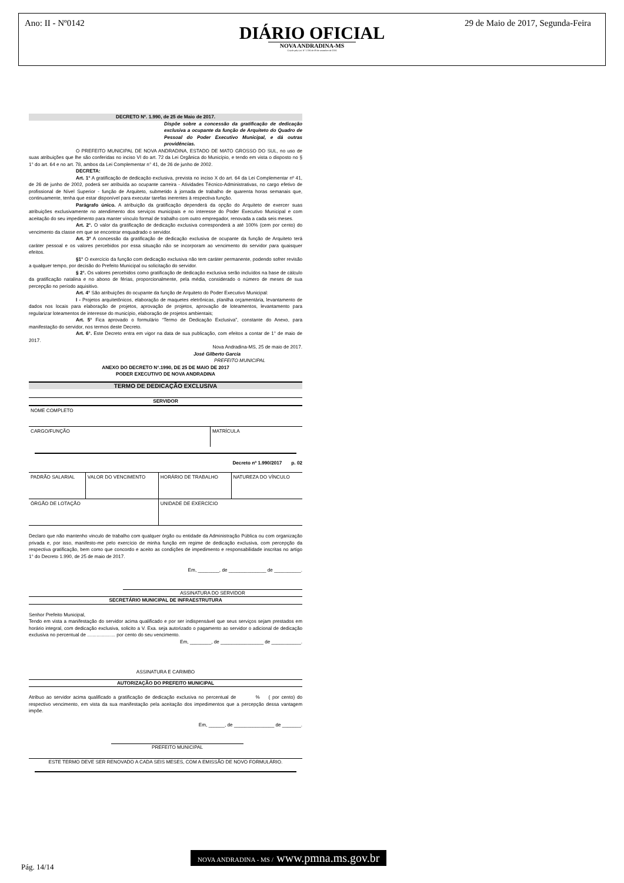Ano: II - Nº0142
29 de Maio de 2017, Segunda-Feira
DIÁRIO OFICIAL
NOVA ANDRADINA-MS
Criado pela Lei Nº 1.336 de 09 de setembro de 2016
DECRETO Nº. 1.990, de 25 de Maio de 2017.
Dispõe sobre a concessão da gratificação de dedicação exclusiva a ocupante da função de Arquiteto do Quadro de Pessoal do Poder Executivo Municipal, e dá outras providências.
O PREFEITO MUNICIPAL DE NOVA ANDRADINA, ESTADO DE MATO GROSSO DO SUL, no uso de suas atribuições que lhe são conferidas no inciso VI do art. 72 da Lei Orgânica do Município, e tendo em vista o disposto no § 1° do art. 64 e no art. 78, ambos da Lei Complementar n° 41, de 26 de junho de 2002.
DECRETA:
Art. 1° A gratificação de dedicação exclusiva, prevista no inciso X do art. 64 da Lei Complementar nº 41, de 26 de junho de 2002, poderá ser atribuída ao ocupante carreira - Atividades Técnico-Administrativas, no cargo efetivo de profissional de Nível Superior - função de Arquiteto, submetido à jornada de trabalho de quarenta horas semanais que, continuamente, tenha que estar disponível para executar tarefas inerentes à respectiva função.
Parágrafo único. A atribuição da gratificação dependerá da opção do Arquiteto de exercer suas atribuições exclusivamente no atendimento dos serviços municipais e no interesse do Poder Executivo Municipal e com aceitação do seu impedimento para manter vínculo formal de trabalho com outro empregador, renovada a cada seis meses.
Art. 2°. O valor da gratificação de dedicação exclusiva corresponderá a até 100% (cem por cento) do vencimento da classe em que se encontrar enquadrado o servidor.
Art. 3º A concessão da gratificação de dedicação exclusiva de ocupante da função de Arquiteto terá caráter pessoal e os valores percebidos por essa situação não se incorporam ao vencimento do servidor para quaisquer efeitos.
§1° O exercício da função com dedicação exclusiva não tem caráter permanente, podendo sofrer revisão a qualquer tempo, por decisão do Prefeito Municipal ou solicitação do servidor.
§ 2°. Os valores percebidos como gratificação de dedicação exclusiva serão incluídos na base de cálculo da gratificação natalina e no abono de férias, proporcionalmente, pela média, considerado o número de meses de sua percepção no período aquisitivo.
Art. 4° São atribuições do ocupante da função de Arquiteto do Poder Executivo Municipal:
I - Projetos arquitetônicos, elaboração de maquetes eletrônicas, planilha orçamentária, levantamento de dados nos locais para elaboração de projetos, aprovação de projetos, aprovação de loteamentos, levantamento para regularizar loteamentos de interesse do município, elaboração de projetos ambientais;
Art. 5° Fica aprovado o formulário “Termo de Dedicação Exclusiva”, constante do Anexo, para manifestação do servidor, nos termos deste Decreto.
Art. 6°. Este Decreto entra em vigor na data de sua publicação, com efeitos a contar de 1° de maio de 2017.
Nova Andradina-MS, 25 de maio de 2017.
José Gilberto Garcia
PREFEITO MUNICIPAL
ANEXO DO DECRETO N°.1990, DE 25 DE MAIO DE 2017
PODER EXECUTIVO DE NOVA ANDRADINA
TERMO DE DEDICAÇÃO EXCLUSIVA
SERVIDOR
| NOME COMPLETO | |
| CARGO/FUNÇÃO | MATRÍCULA |
Decreto nº 1.990/2017 p. 02
| PADRÃO SALARIAL | VALOR DO VENCIMENTO | HORÁRIO DE TRABALHO | NATUREZA DO VÍNCULO |
| ÓRGÃO DE LOTAÇÃO | | UNIDADE DE EXERCÍCIO | |
Declaro que não mantenho vinculo de trabalho com qualquer órgão ou entidade da Administração Pública ou com organização privada e, por isso, manifesto-me pelo exercício de minha função em regime de dedicação exclusiva, com percepção da respectiva gratificação, bem como que concordo e aceito as condições de impedimento e responsabilidade inscritas no artigo 1° do Decreto 1.990, de 25 de maio de 2017.
Em, ________, de ______________ de __________.
ASSINATURA DO SERVIDOR
SECRETÁRIO MUNICIPAL DE INFRAESTRUTURA
Senhor Prefeito Municipal,
Tendo em vista a manifestação do servidor acima qualificado e por ser indispensável que seus serviços sejam prestados em horário integral, com dedicação exclusiva, solicito a V. Exa. seja autorizado o pagamento ao servidor o adicional de dedicação exclusiva no percentual de ..................... por cento do seu vencimento.
Em, ________, de ________________ de ___________.
ASSINATURA E CARIMBO
AUTORIZAÇÃO DO PREFEITO MUNICIPAL
Atribuo ao servidor acima qualificado a gratificação de dedicação exclusiva no percentual de % ( por cento) do respectivo vencimento, em vista da sua manifestação pela aceitação dos impedimentos que a percepção dessa vantagem impõe.
Em, ______, de _______________ de _______.
PREFEITO MUNICIPAL
ESTE TERMO DEVE SER RENOVADO A CADA SEIS MESES, COM A EMISSÃO DE NOVO FORMULÁRIO.
NOVA ANDRADINA - MS / www.pmna.ms.gov.br
Pág. 14/14